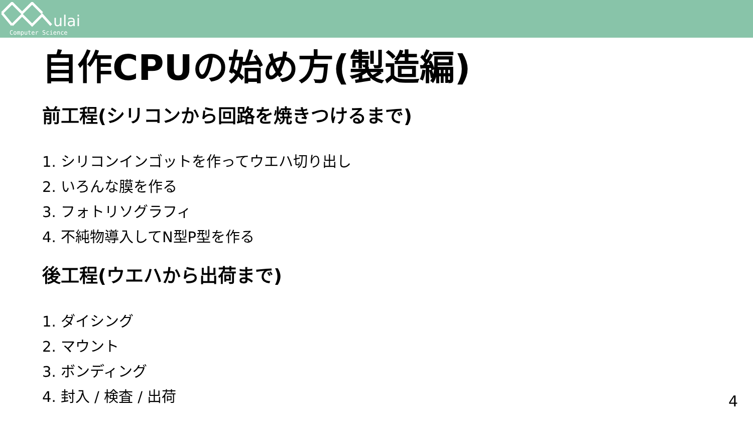ulai
Computer Science
自作CPUの始め方(製造編)
前工程(シリコンから回路を焼きつけるまで)
1. シリコンインゴットを作ってウエハ切り出し
2. いろんな膜を作る
3. フォトリソグラフィ
4. 不純物導入してN型P型を作る
後工程(ウエハから出荷まで)
1. ダイシング
2. マウント
3. ボンディング
4. 封入 / 検査 / 出荷
4